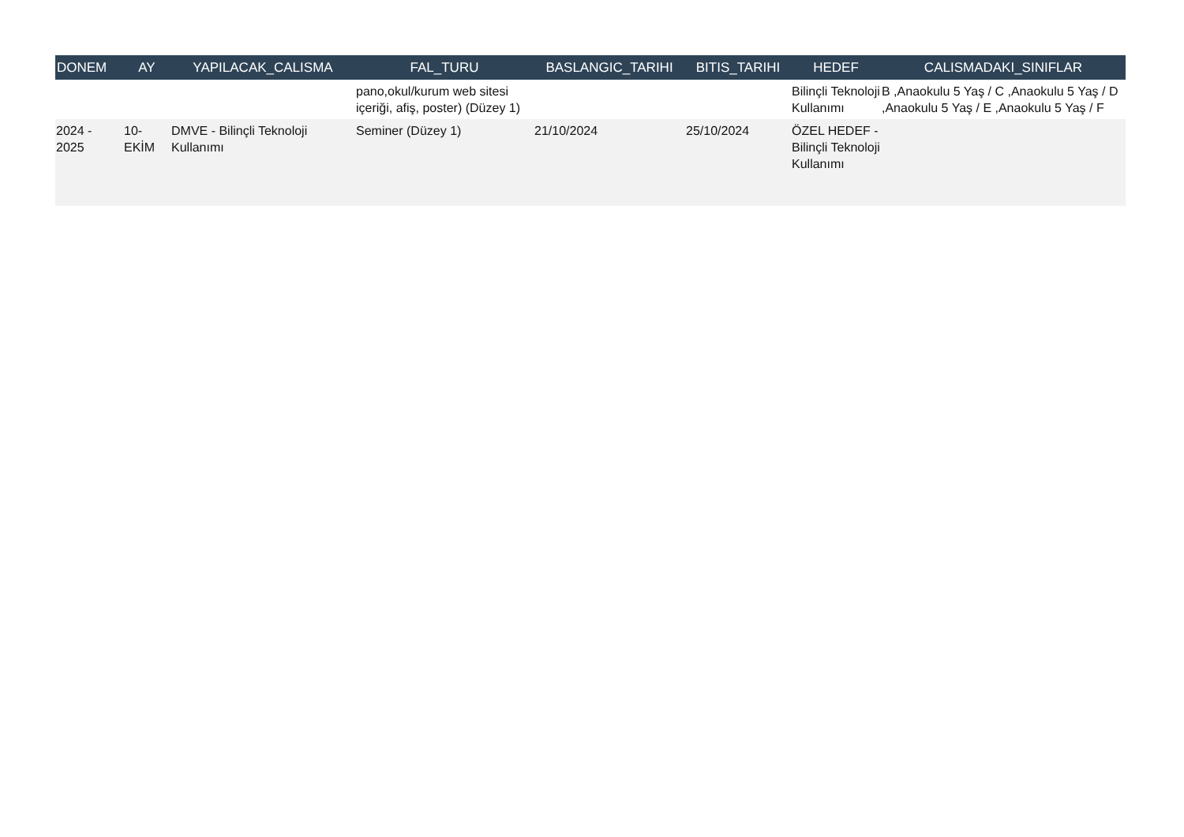| DONEM | AY | YAPILACAK_CALISMA | FAL_TURU | BASLANGIC_TARIHI | BITIS_TARIHI | HEDEF | CALISMADAKI_SINIFLAR |
| --- | --- | --- | --- | --- | --- | --- | --- |
| | | | pano,okul/kurum web sitesi içeriği, afiş, poster) (Düzey 1) | | | Bilinçli Teknoloji Kullanımı | B ,Anaokulu 5 Yaş / C ,Anaokulu 5 Yaş / D ,Anaokulu 5 Yaş / E ,Anaokulu 5 Yaş / F |
| 2024 - 2025 | 10- EKİM | DMVE - Bilinçli Teknoloji Kullanımı | Seminer (Düzey 1) | 21/10/2024 | 25/10/2024 | ÖZEL HEDEF - Bilinçli Teknoloji Kullanımı | |